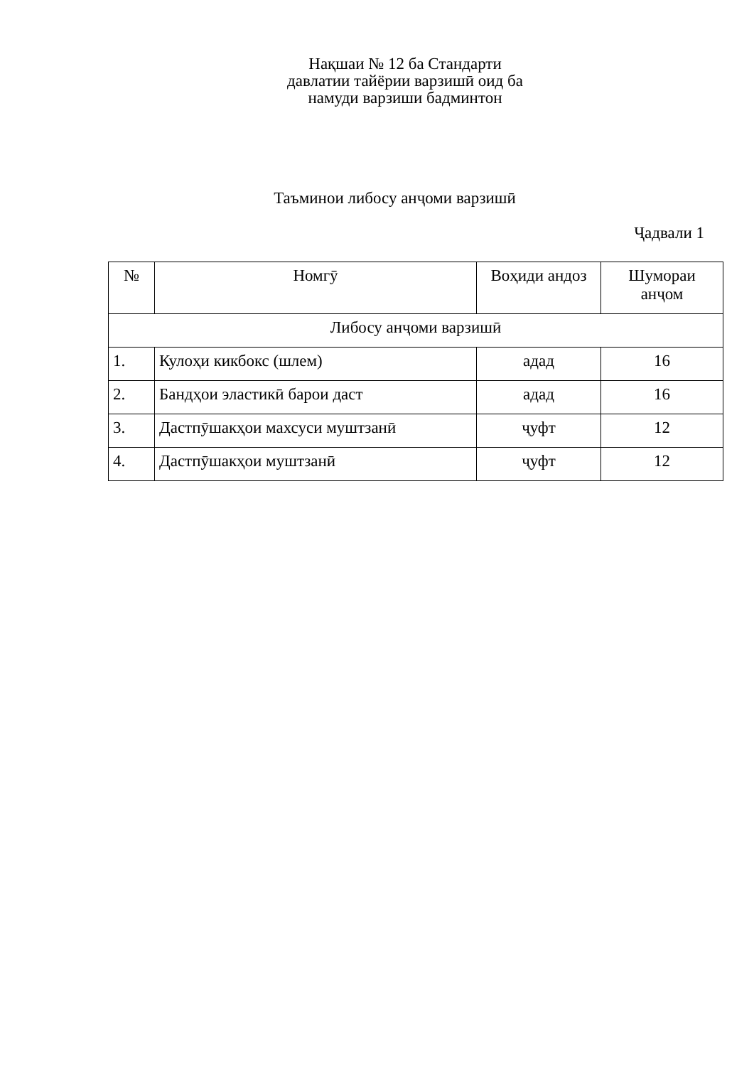Нақшаи № 12 ба Стандарти давлатии тайёрии варзишӣ оид ба намуди варзиши бадминтон
Таъминои либосу анҷоми варзишӣ
Ҷадвали 1
| № | Номгӯ | Воҳиди андоз | Шумораи анҷом |
| --- | --- | --- | --- |
| Либосу анҷоми варзишӣ | | | |
| 1. | Кулоҳи кикбокс (шлем) | адад | 16 |
| 2. | Бандҳои эластикӣ барои даст | адад | 16 |
| 3. | Дастпӯшакҳои махсуси муштзанӣ | ҷуфт | 12 |
| 4. | Дастпӯшакҳои муштзанӣ | ҷуфт | 12 |